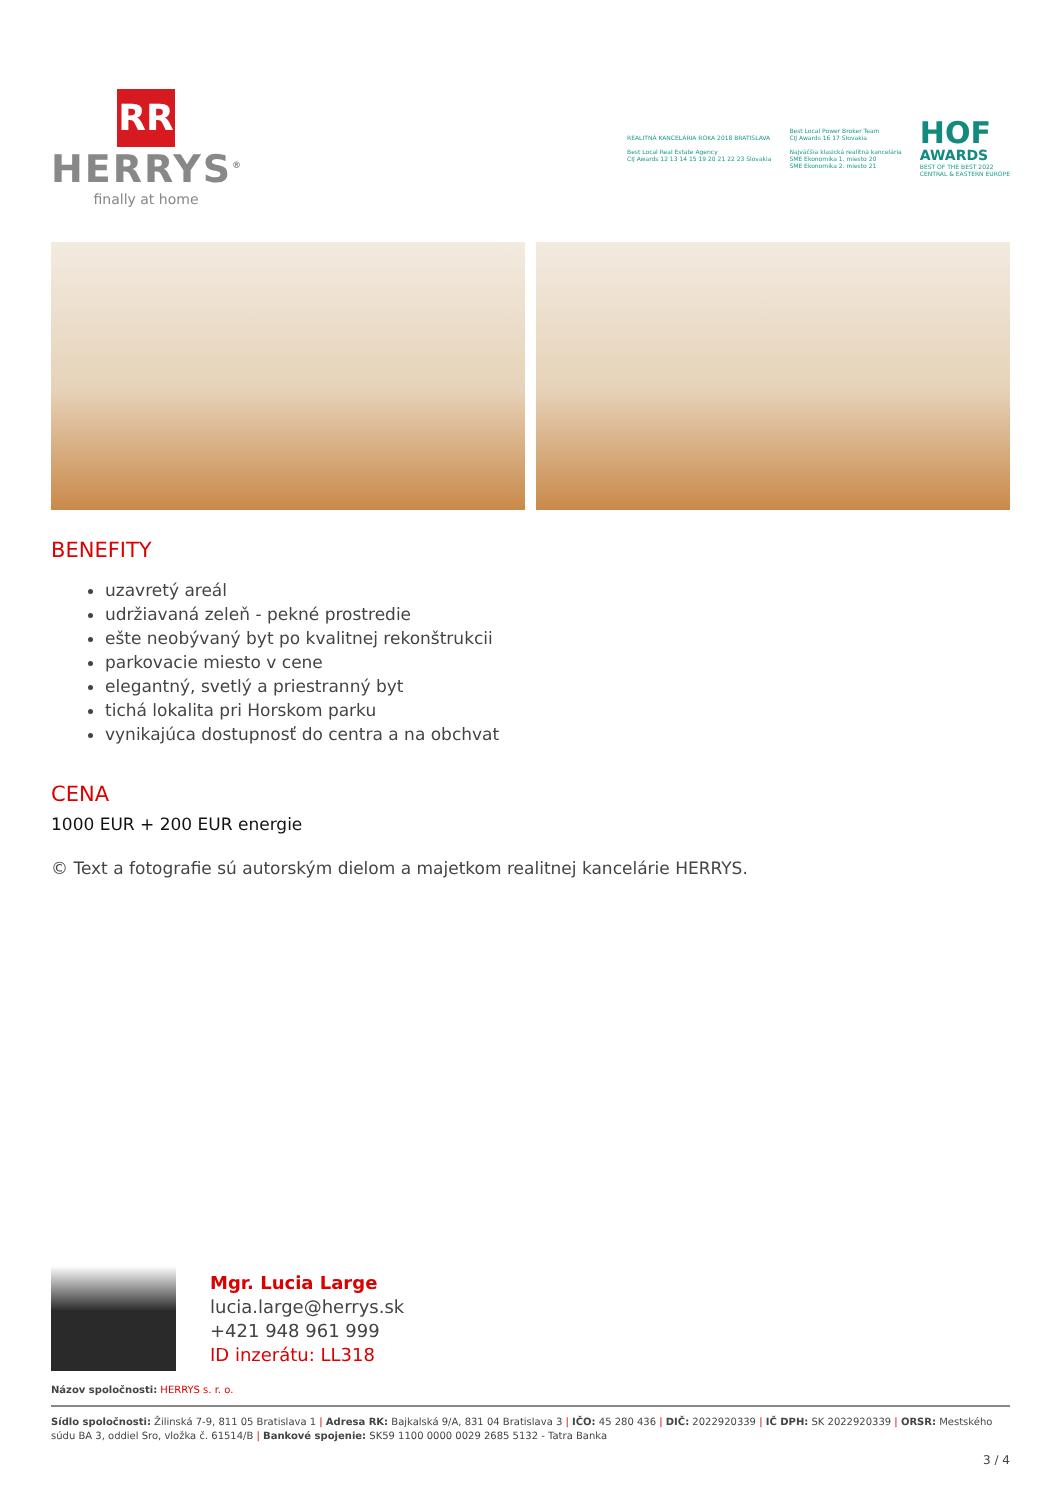RR
HERRYS<sup>®</sup>
finally at home
REALITNÁ KANCELÁRIA ROKA 2018 BRATISLAVA
Best Local Real Estate Agency
CIJ Awards 12 13 14 15 19 20 21 22 23 Slovakia
Best Local Power Broker Team
CIJ Awards 16 17 Slovakia
Najväčšia klasická realitná kancelária
SME Ekonomika 1. miesto 20
SME Ekonomika 2. miesto 21
HOF
AWARDS
BEST OF THE BEST 2022
CENTRAL & EASTERN EUROPE
BENEFITY
uzavretý areál
udržiavaná zeleň - pekné prostredie
ešte neobývaný byt po kvalitnej rekonštrukcii
parkovacie miesto v cene
elegantný, svetlý a priestranný byt
tichá lokalita pri Horskom parku
vynikajúca dostupnosť do centra a na obchvat
CENA
1000 EUR + 200 EUR energie
© Text a fotografie sú autorským dielom a majetkom realitnej kancelárie HERRYS.
Mgr. Lucia Large
lucia.large@herrys.sk
+421 948 961 999
ID inzerátu: LL318
Názov spoločnosti: HERRYS s. r. o.
Sídlo spoločnosti: Žilinská 7-9, 811 05 Bratislava 1 | Adresa RK: Bajkalská 9/A, 831 04 Bratislava 3 | IČO: 45 280 436 | DIČ: 2022920339 | IČ DPH: SK 2022920339 | ORSR: Mestského súdu BA 3, oddiel Sro, vložka č. 61514/B | Bankové spojenie: SK59 1100 0000 0029 2685 5132 - Tatra Banka
3 / 4